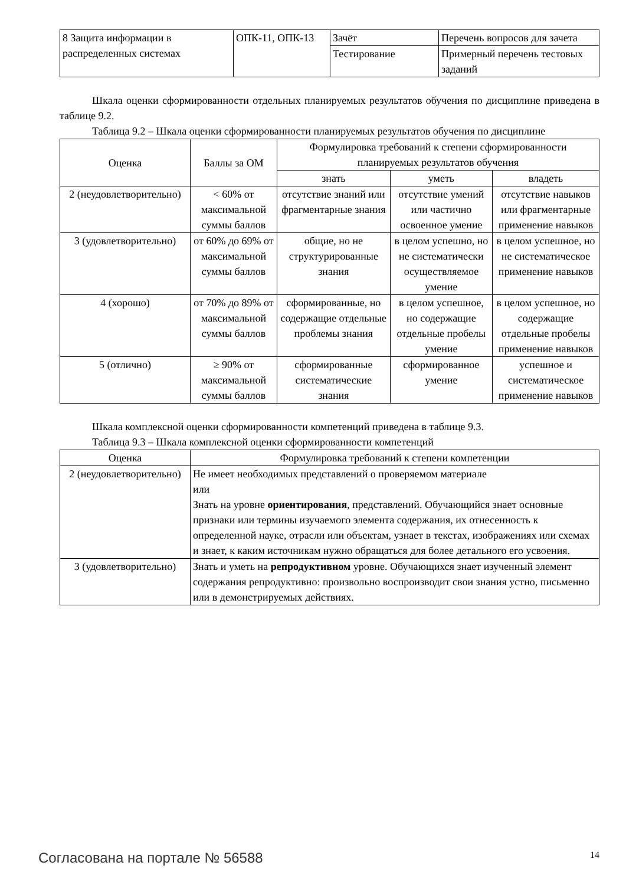| 8 Защита информации в распределенных системах | ОПК-11, ОПК-13 | Зачёт | Перечень вопросов для зачета |
| | | Тестирование | Примерный перечень тестовых заданий |
Шкала оценки сформированности отдельных планируемых результатов обучения по дисциплине приведена в таблице 9.2.
Таблица 9.2 – Шкала оценки сформированности планируемых результатов обучения по дисциплине
| Оценка | Баллы за ОМ | Формулировка требований к степени сформированности планируемых результатов обучения | | |
| --- | --- | --- | --- | --- |
| | | знать | уметь | владеть |
| 2 (неудовлетворительно) | < 60% от максимальной суммы баллов | отсутствие знаний или фрагментарные знания | отсутствие умений или частично освоенное умение | отсутствие навыков или фрагментарные применение навыков |
| 3 (удовлетворительно) | от 60% до 69% от максимальной суммы баллов | общие, но не структурированные знания | в целом успешно, но не систематически осуществляемое умение | в целом успешное, но не систематическое применение навыков |
| 4 (хорошо) | от 70% до 89% от максимальной суммы баллов | сформированные, но содержащие отдельные проблемы знания | в целом успешное, но содержащие отдельные пробелы умение | в целом успешное, но содержащие отдельные пробелы применение навыков |
| 5 (отлично) | ≥ 90% от максимальной суммы баллов | сформированные систематические знания | сформированное умение | успешное и систематическое применение навыков |
Шкала комплексной оценки сформированности компетенций приведена в таблице 9.3.
Таблица 9.3 – Шкала комплексной оценки сформированности компетенций
| Оценка | Формулировка требований к степени компетенции |
| --- | --- |
| 2 (неудовлетворительно) | Не имеет необходимых представлений о проверяемом материале или Знать на уровне ориентирования , представлений. Обучающийся знает основные признаки или термины изучаемого элемента содержания, их отнесенность к определенной науке, отрасли или объектам, узнает в текстах, изображениях или схемах и знает, к каким источникам нужно обращаться для более детального его усвоения. |
| 3 (удовлетворительно) | Знать и уметь на репродуктивном уровне. Обучающихся знает изученный элемент содержания репродуктивно: произвольно воспроизводит свои знания устно, письменно или в демонстрируемых действиях. |
Согласована на портале № 56588 14